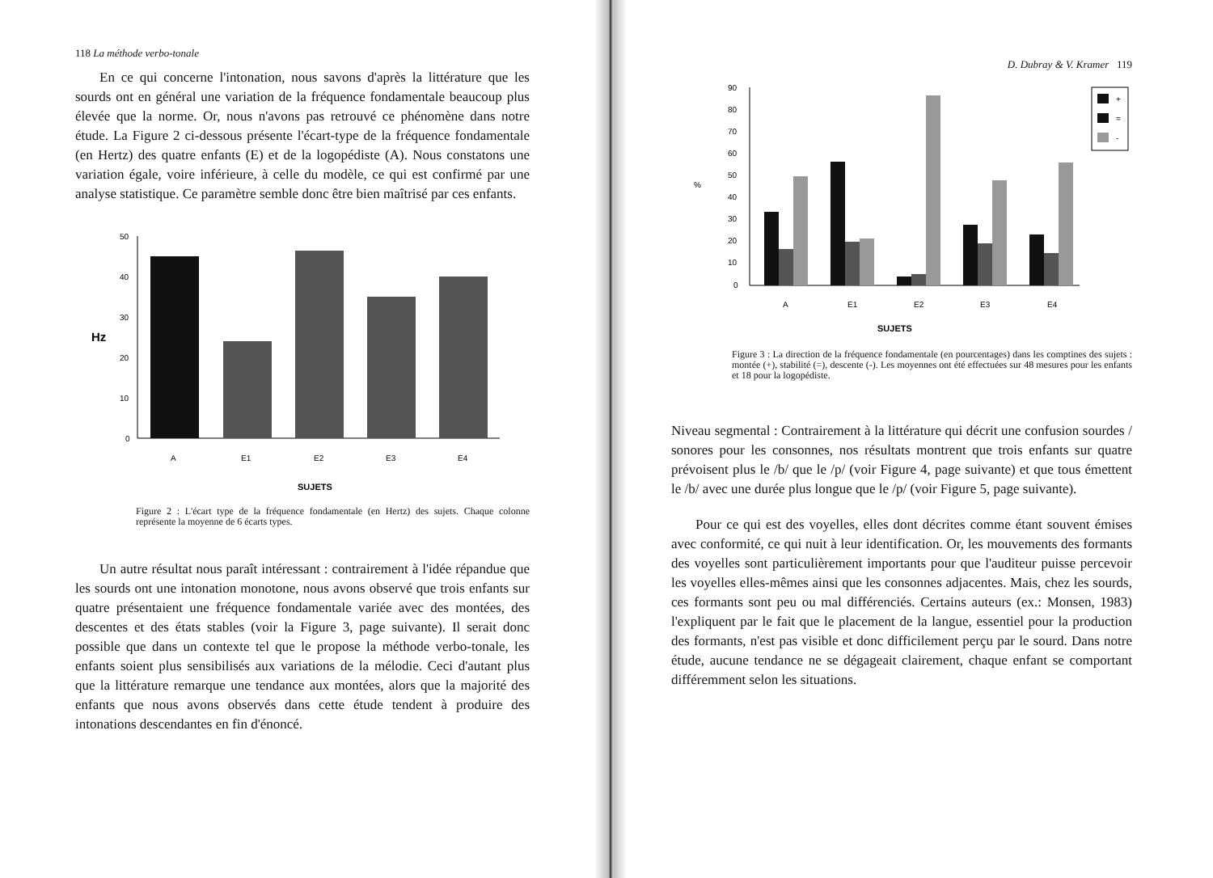118 La méthode verbo-tonale
En ce qui concerne l'intonation, nous savons d'après la littérature que les sourds ont en général une variation de la fréquence fondamentale beaucoup plus élevée que la norme. Or, nous n'avons pas retrouvé ce phénomène dans notre étude. La Figure 2 ci-dessous présente l'écart-type de la fréquence fondamentale (en Hertz) des quatre enfants (E) et de la logopédiste (A). Nous constatons une variation égale, voire inférieure, à celle du modèle, ce qui est confirmé par une analyse statistique. Ce paramètre semble donc être bien maîtrisé par ces enfants.
50
40
30
20
10
0
Hz
A
E1
E2
E3
E4
SUJETS
Figure 2 : L'écart type de la fréquence fondamentale (en Hertz) des sujets. Chaque colonne représente la moyenne de 6 écarts types.
Un autre résultat nous paraît intéressant : contrairement à l'idée répandue que les sourds ont une intonation monotone, nous avons observé que trois enfants sur quatre présentaient une fréquence fondamentale variée avec des montées, des descentes et des états stables (voir la Figure 3, page suivante). Il serait donc possible que dans un contexte tel que le propose la méthode verbo-tonale, les enfants soient plus sensibilisés aux variations de la mélodie. Ceci d'autant plus que la littérature remarque une tendance aux montées, alors que la majorité des enfants que nous avons observés dans cette étude tendent à produire des intonations descendantes en fin d'énoncé.
D. Dubray & V. Kramer 119
90
80
70
60
50
40
30
20
10
0
%
+
=
-
A
E1
E2
E3
E4
SUJETS
Figure 3 : La direction de la fréquence fondamentale (en pourcentages) dans les comptines des sujets : montée (+), stabilité (=), descente (-). Les moyennes ont été effectuées sur 48 mesures pour les enfants et 18 pour la logopédiste.
Niveau segmental : Contrairement à la littérature qui décrit une confusion sourdes / sonores pour les consonnes, nos résultats montrent que trois enfants sur quatre prévoisent plus le /b/ que le /p/ (voir Figure 4, page suivante) et que tous émettent le /b/ avec une durée plus longue que le /p/ (voir Figure 5, page suivante).
Pour ce qui est des voyelles, elles dont décrites comme étant souvent émises avec conformité, ce qui nuit à leur identification. Or, les mouvements des formants des voyelles sont particulièrement importants pour que l'auditeur puisse percevoir les voyelles elles-mêmes ainsi que les consonnes adjacentes. Mais, chez les sourds, ces formants sont peu ou mal différenciés. Certains auteurs (ex.: Monsen, 1983) l'expliquent par le fait que le placement de la langue, essentiel pour la production des formants, n'est pas visible et donc difficilement perçu par le sourd. Dans notre étude, aucune tendance ne se dégageait clairement, chaque enfant se comportant différemment selon les situations.